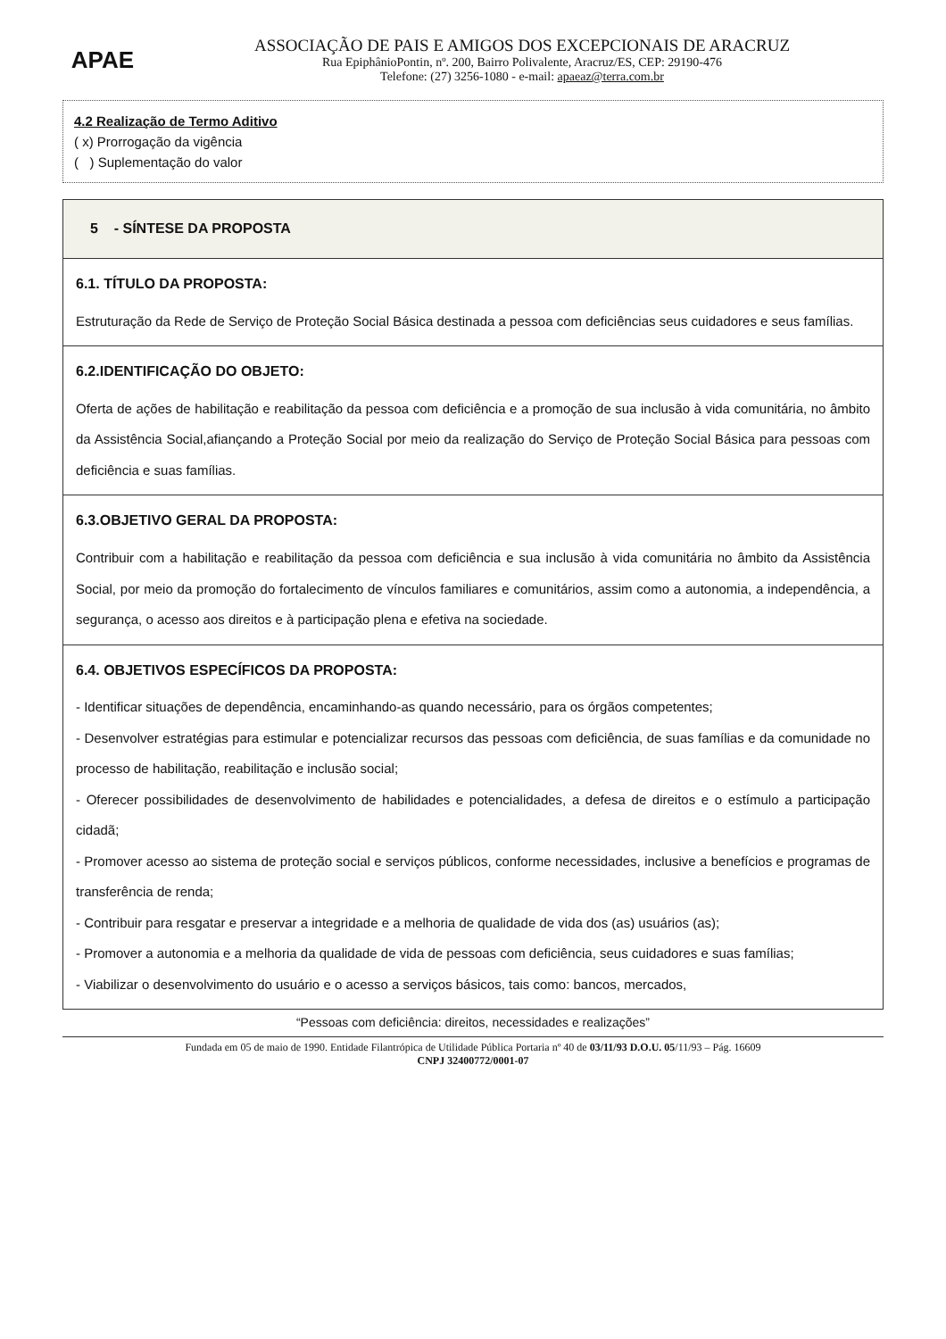APAE
ASSOCIAÇÃO DE PAIS E AMIGOS DOS EXCEPCIONAIS DE ARACRUZ
Rua EpiphânioPontin, nº. 200, Bairro Polivalente, Aracruz/ES, CEP: 29190-476
Telefone: (27) 3256-1080 - e-mail: apaeaz@terra.com.br
4.2 Realização de Termo Aditivo
( x) Prorrogação da vigência
( ) Suplementação do valor
| 5 - SÍNTESE DA PROPOSTA |
| 6.1. TÍTULO DA PROPOSTA: Estruturação da Rede de Serviço de Proteção Social Básica destinada a pessoa com deficiências seus cuidadores e seus famílias. |
| 6.2.IDENTIFICAÇÃO DO OBJETO: Oferta de ações de habilitação e reabilitação da pessoa com deficiência e a promoção de sua inclusão à vida comunitária, no âmbito da Assistência Social,afiançando a Proteção Social por meio da realização do Serviço de Proteção Social Básica para pessoas com deficiência e suas famílias. |
| 6.3.OBJETIVO GERAL DA PROPOSTA: Contribuir com a habilitação e reabilitação da pessoa com deficiência e sua inclusão à vida comunitária no âmbito da Assistência Social, por meio da promoção do fortalecimento de vínculos familiares e comunitários, assim como a autonomia, a independência, a segurança, o acesso aos direitos e à participação plena e efetiva na sociedade. |
| 6.4. OBJETIVOS ESPECÍFICOS DA PROPOSTA: - Identificar situações de dependência, encaminhando-as quando necessário, para os órgãos competentes; - Desenvolver estratégias para estimular e potencializar recursos das pessoas com deficiência, de suas famílias e da comunidade no processo de habilitação, reabilitação e inclusão social; - Oferecer possibilidades de desenvolvimento de habilidades e potencialidades, a defesa de direitos e o estímulo a participação cidadã; - Promover acesso ao sistema de proteção social e serviços públicos, conforme necessidades, inclusive a benefícios e programas de transferência de renda; - Contribuir para resgatar e preservar a integridade e a melhoria de qualidade de vida dos (as) usuários (as); - Promover a autonomia e a melhoria da qualidade de vida de pessoas com deficiência, seus cuidadores e suas famílias; - Viabilizar o desenvolvimento do usuário e o acesso a serviços básicos, tais como: bancos, mercados, |
“Pessoas com deficiência: direitos, necessidades e realizações”
Fundada em 05 de maio de 1990. Entidade Filantrópica de Utilidade Pública Portaria nº 40 de 03/11/93 D.O.U. 05/11/93 – Pág. 16609
CNPJ 32400772/0001-07